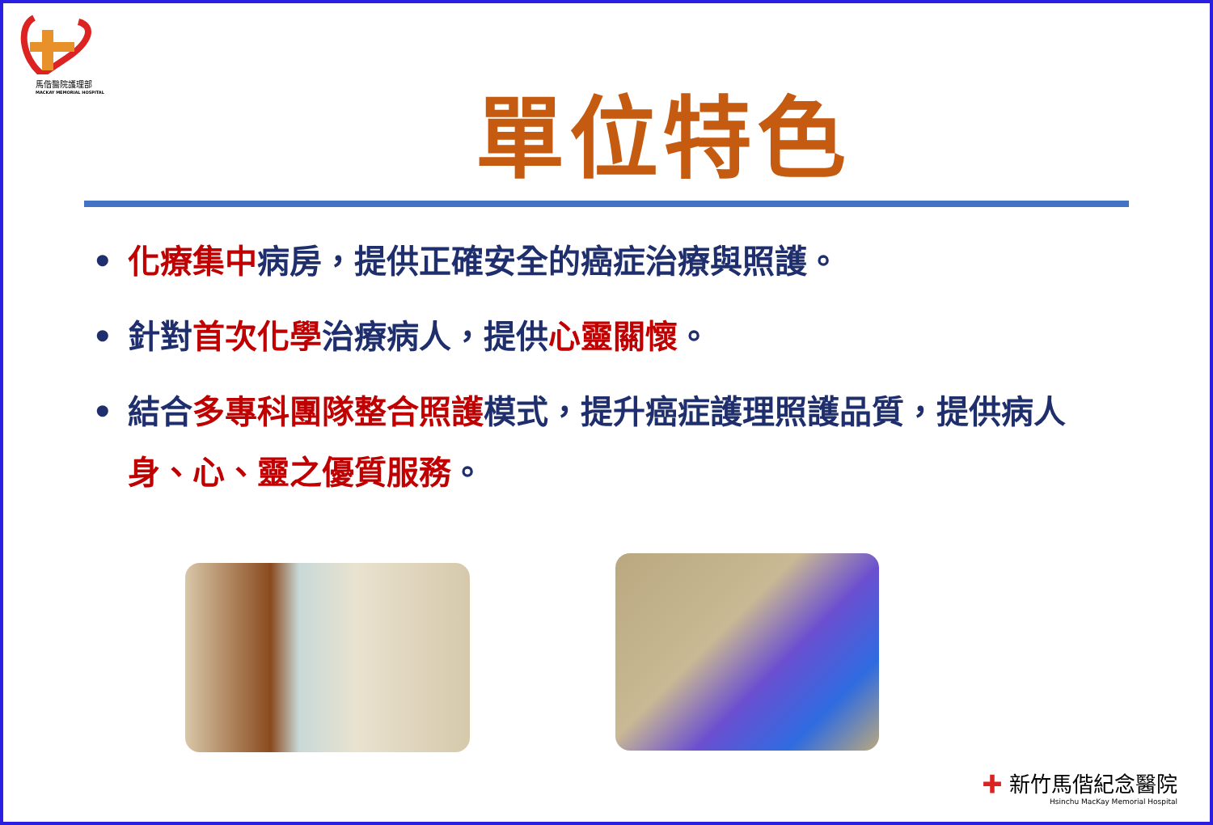馬偕醫院護理部
MACKAY MEMORIAL HOSPITAL
單位特色
• 化療集中病房，提供正確安全的癌症治療與照護。
• 針對首次化學治療病人，提供心靈關懷。
• 結合多專科團隊整合照護模式，提升癌症護理照護品質，提供病人身、心、靈之優質服務。
✚ 新竹馬偕紀念醫院
Hsinchu MacKay Memorial Hospital